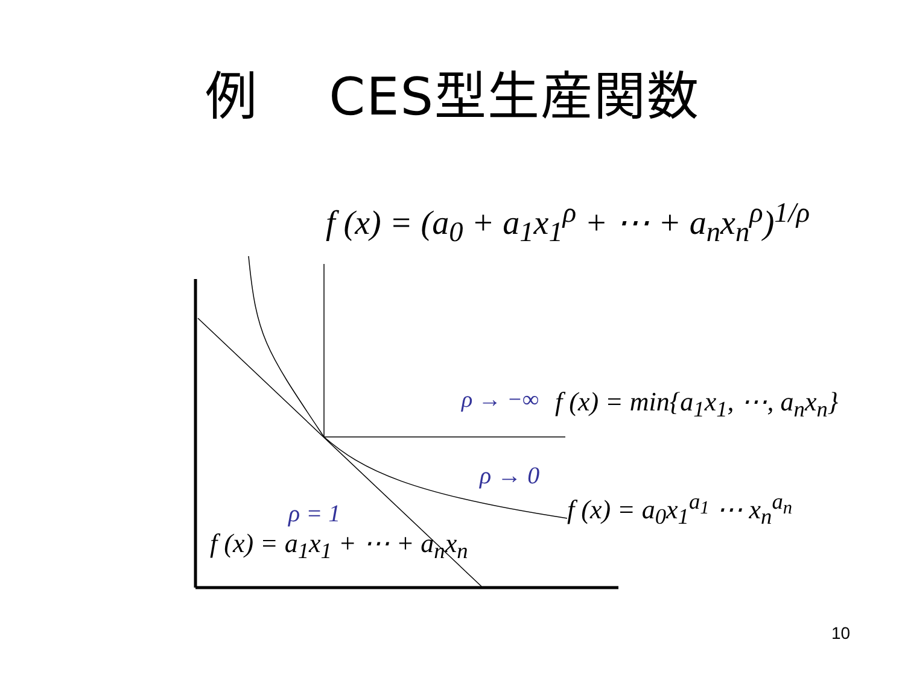例　 CES型生産関数
f (x) = (a<sub>0</sub> + a<sub>1</sub>x<sub>1</sub><sup>ρ</sup> + ⋯ + a<sub>n</sub>x<sub>n</sub><sup>ρ</sup>)<sup>1/ρ</sup>
ρ → −∞ f (x) = min{a<sub>1</sub>x<sub>1</sub>, ⋯, a<sub>n</sub>x<sub>n</sub>}
ρ → 0
f (x) = a<sub>0</sub>x<sub>1</sub><sup>a<sub>1</sub></sup> ⋯ x<sub>n</sub><sup>a<sub>n</sub></sup>
ρ = 1
f (x) = a<sub>1</sub>x<sub>1</sub> + ⋯ + a<sub>n</sub>x<sub>n</sub>
10